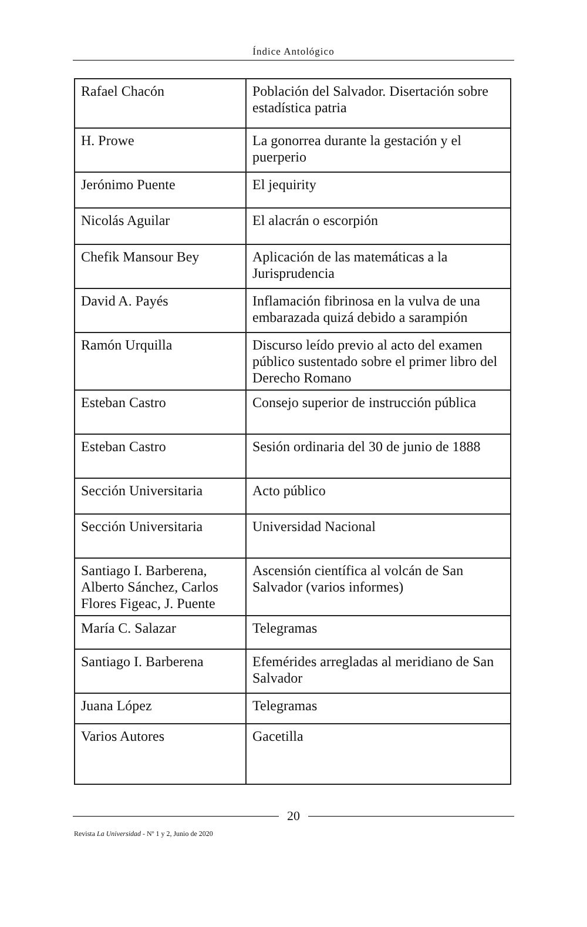Índice Antológico
| Rafael Chacón | Población del Salvador. Disertación sobre estadística patria |
| H. Prowe | La gonorrea durante la gestación y el puerperio |
| Jerónimo Puente | El jequirity |
| Nicolás Aguilar | El alacrán o escorpión |
| Chefik Mansour Bey | Aplicación de las matemáticas a la Jurisprudencia |
| David A. Payés | Inflamación fibrinosa en la vulva de una embarazada quizá debido a sarampión |
| Ramón Urquilla | Discurso leído previo al acto del examen público sustentado sobre el primer libro del Derecho Romano |
| Esteban Castro | Consejo superior de instrucción pública |
| Esteban Castro | Sesión ordinaria del 30 de junio de 1888 |
| Sección Universitaria | Acto público |
| Sección Universitaria | Universidad Nacional |
| Santiago I. Barberena, Alberto Sánchez, Carlos Flores Figeac, J. Puente | Ascensión científica al volcán de San Salvador (varios informes) |
| María C. Salazar | Telegramas |
| Santiago I. Barberena | Efemérides arregladas al meridiano de San Salvador |
| Juana López | Telegramas |
| Varios Autores | Gacetilla |
20
Revista La Universidad - Nº 1 y 2, Junio de 2020